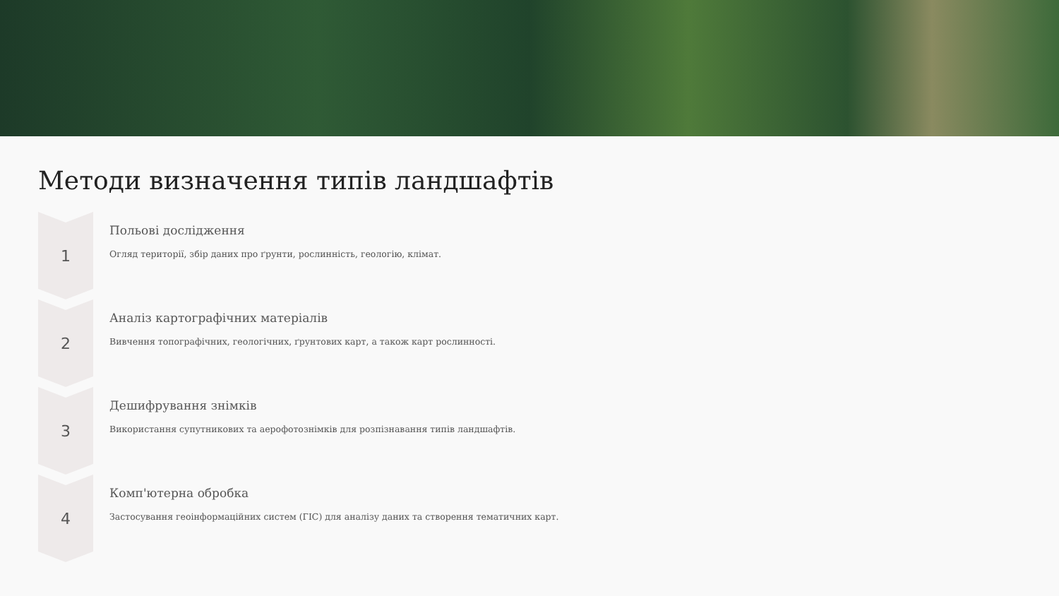Методи визначення типів ландшафтів
1
Польові дослідження
Огляд території, збір даних про ґрунти, рослинність, геологію, клімат.
2
Аналіз картографічних матеріалів
Вивчення топографічних, геологічних, ґрунтових карт, а також карт рослинності.
3
Дешифрування знімків
Використання супутникових та аерофотознімків для розпізнавання типів ландшафтів.
4
Комп'ютерна обробка
Застосування геоінформаційних систем (ГІС) для аналізу даних та створення тематичних карт.